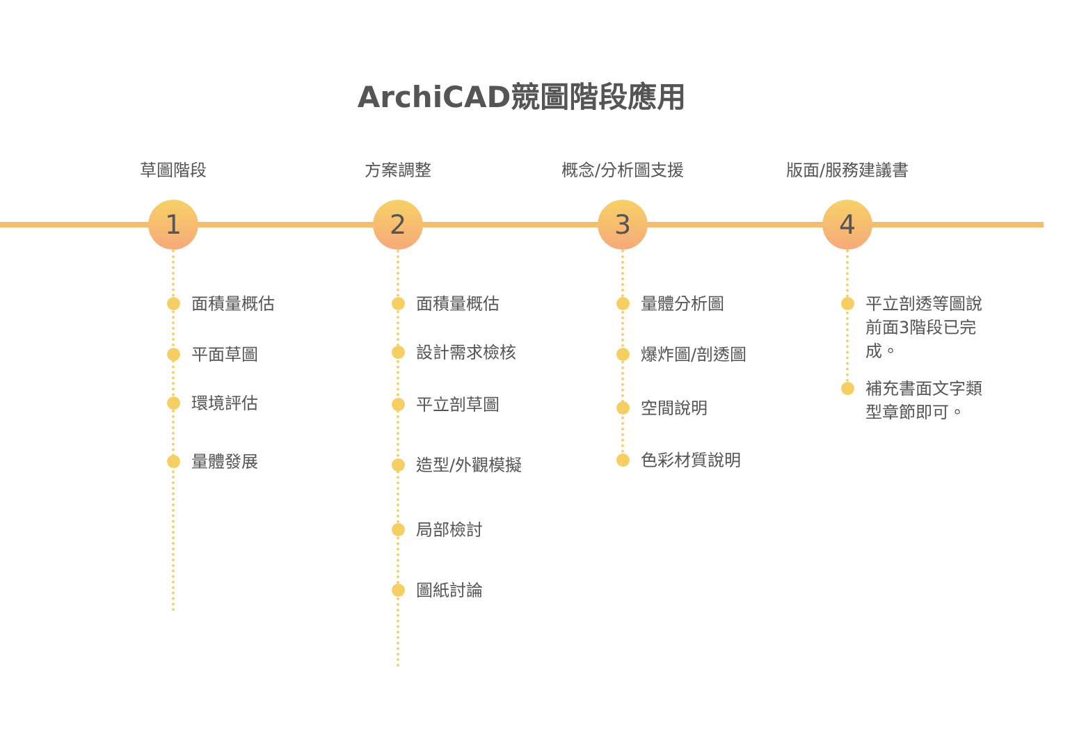ArchiCAD競圖階段應用
草圖階段
1
面積量概估
平面草圖
環境評估
量體發展
方案調整
2
面積量概估
設計需求檢核
平立剖草圖
造型/外觀模擬
局部檢討
圖紙討論
概念/分析圖支援
3
量體分析圖
爆炸圖/剖透圖
空間說明
色彩材質說明
版面/服務建議書
4
平立剖透等圖說前面3階段已完成。
補充書面文字類型章節即可。